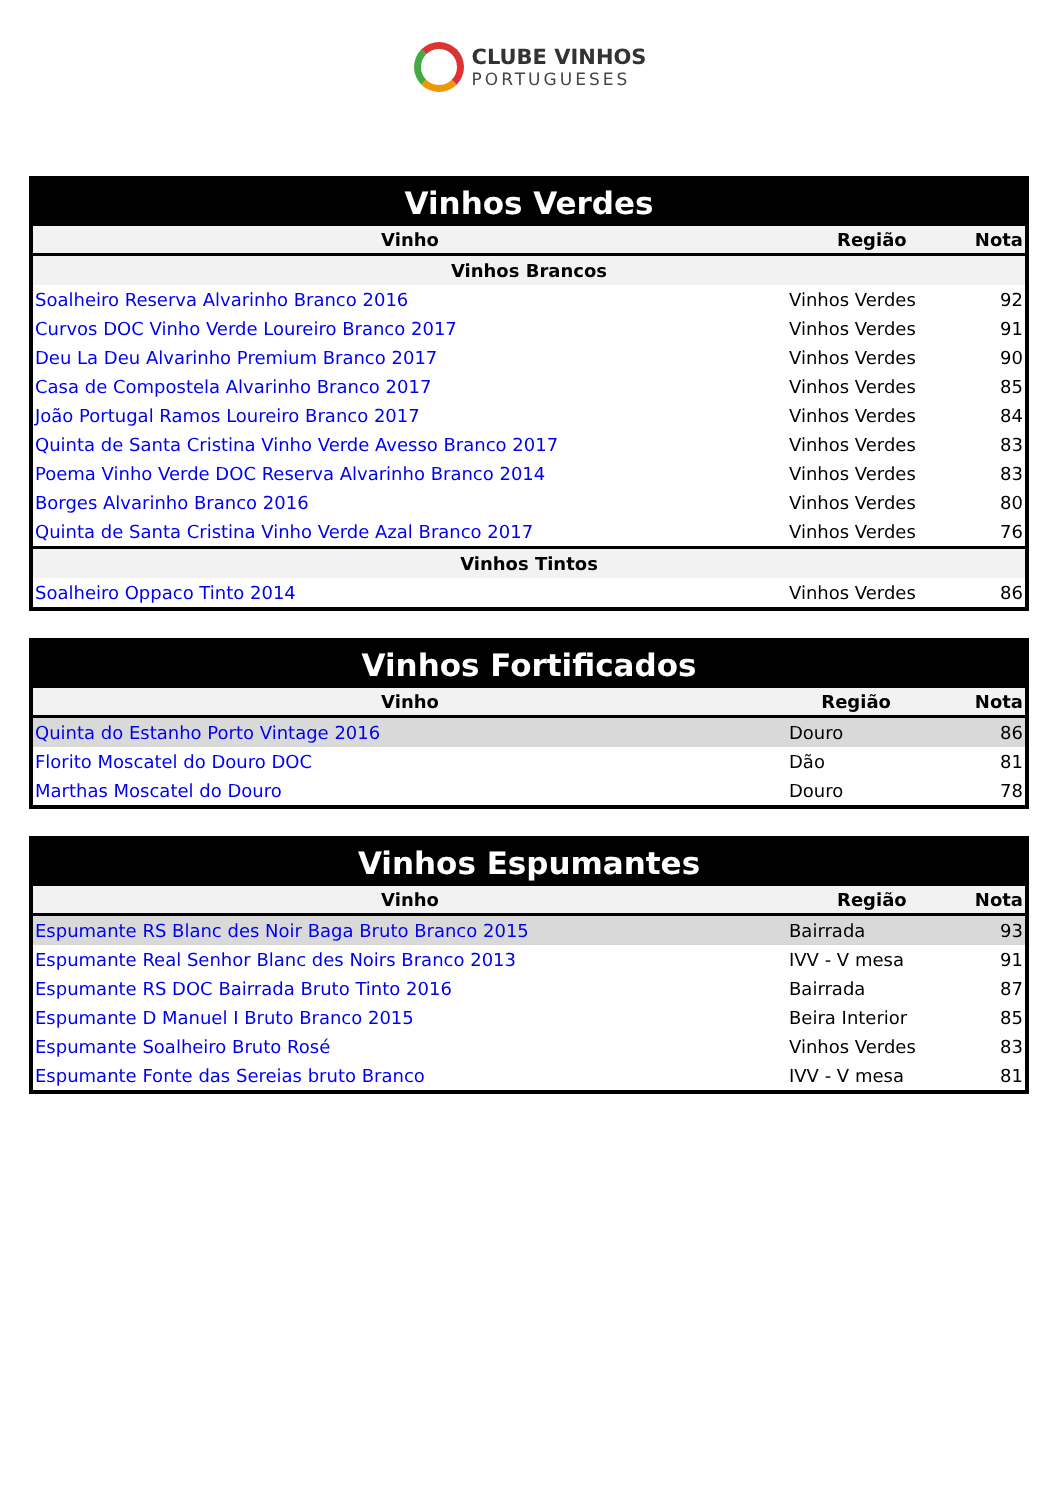CLUBE VINHOS
PORTUGUESES
| Vinhos Verdes | | |
| Vinho | Região | Nota |
| Vinhos Brancos | | |
| Soalheiro Reserva Alvarinho Branco 2016 | Vinhos Verdes | 92 |
| Curvos DOC Vinho Verde Loureiro Branco 2017 | Vinhos Verdes | 91 |
| Deu La Deu Alvarinho Premium Branco 2017 | Vinhos Verdes | 90 |
| Casa de Compostela Alvarinho Branco 2017 | Vinhos Verdes | 85 |
| João Portugal Ramos Loureiro Branco 2017 | Vinhos Verdes | 84 |
| Quinta de Santa Cristina Vinho Verde Avesso Branco 2017 | Vinhos Verdes | 83 |
| Poema Vinho Verde DOC Reserva Alvarinho Branco 2014 | Vinhos Verdes | 83 |
| Borges Alvarinho Branco 2016 | Vinhos Verdes | 80 |
| Quinta de Santa Cristina Vinho Verde Azal Branco 2017 | Vinhos Verdes | 76 |
| Vinhos Tintos | | |
| Soalheiro Oppaco Tinto 2014 | Vinhos Verdes | 86 |
| Vinhos Fortificados | | |
| Vinho | Região | Nota |
| Quinta do Estanho Porto Vintage 2016 | Douro | 86 |
| Florito Moscatel do Douro DOC | Dão | 81 |
| Marthas Moscatel do Douro | Douro | 78 |
| Vinhos Espumantes | | |
| Vinho | Região | Nota |
| Espumante RS Blanc des Noir Baga Bruto Branco 2015 | Bairrada | 93 |
| Espumante Real Senhor Blanc des Noirs Branco 2013 | IVV - V mesa | 91 |
| Espumante RS DOC Bairrada Bruto Tinto 2016 | Bairrada | 87 |
| Espumante D Manuel I Bruto Branco 2015 | Beira Interior | 85 |
| Espumante Soalheiro Bruto Rosé | Vinhos Verdes | 83 |
| Espumante Fonte das Sereias bruto Branco | IVV - V mesa | 81 |